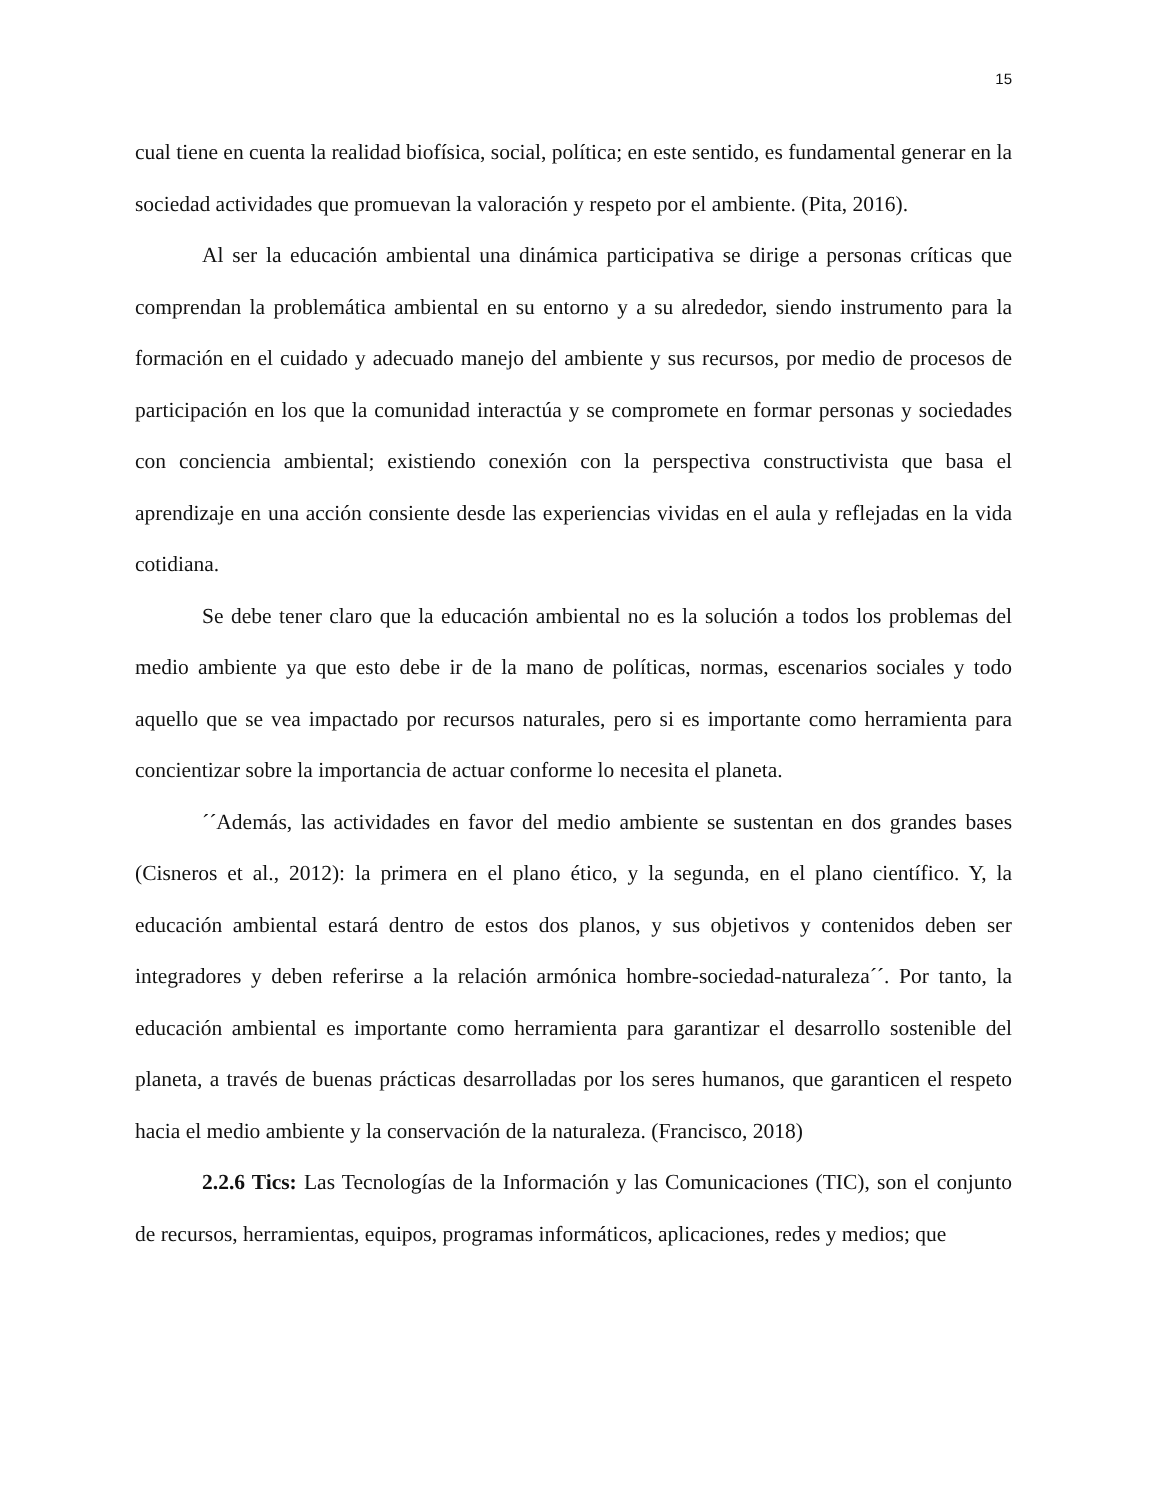15
cual tiene en cuenta la realidad biofísica, social, política; en este sentido, es fundamental generar en la sociedad actividades que promuevan la valoración y respeto por el ambiente. (Pita, 2016).
Al ser la educación ambiental una dinámica participativa se dirige a personas críticas que comprendan la problemática ambiental en su entorno y a su alrededor, siendo instrumento para la formación en el cuidado y adecuado manejo del ambiente y sus recursos, por medio de procesos de participación en los que la comunidad interactúa y se compromete en formar personas y sociedades con conciencia ambiental; existiendo conexión con la perspectiva constructivista que basa el aprendizaje en una acción consiente desde las experiencias vividas en el aula y reflejadas en la vida cotidiana.
Se debe tener claro que la educación ambiental no es la solución a todos los problemas del medio ambiente ya que esto debe ir de la mano de políticas, normas, escenarios sociales y todo aquello que se vea impactado por recursos naturales, pero si es importante como herramienta para concientizar sobre la importancia de actuar conforme lo necesita el planeta.
´´Además, las actividades en favor del medio ambiente se sustentan en dos grandes bases (Cisneros et al., 2012): la primera en el plano ético, y la segunda, en el plano científico. Y, la educación ambiental estará dentro de estos dos planos, y sus objetivos y contenidos deben ser integradores y deben referirse a la relación armónica hombre-sociedad-naturaleza´´. Por tanto, la educación ambiental es importante como herramienta para garantizar el desarrollo sostenible del planeta, a través de buenas prácticas desarrolladas por los seres humanos, que garanticen el respeto hacia el medio ambiente y la conservación de la naturaleza. (Francisco, 2018)
2.2.6 Tics: Las Tecnologías de la Información y las Comunicaciones (TIC), son el conjunto de recursos, herramientas, equipos, programas informáticos, aplicaciones, redes y medios; que